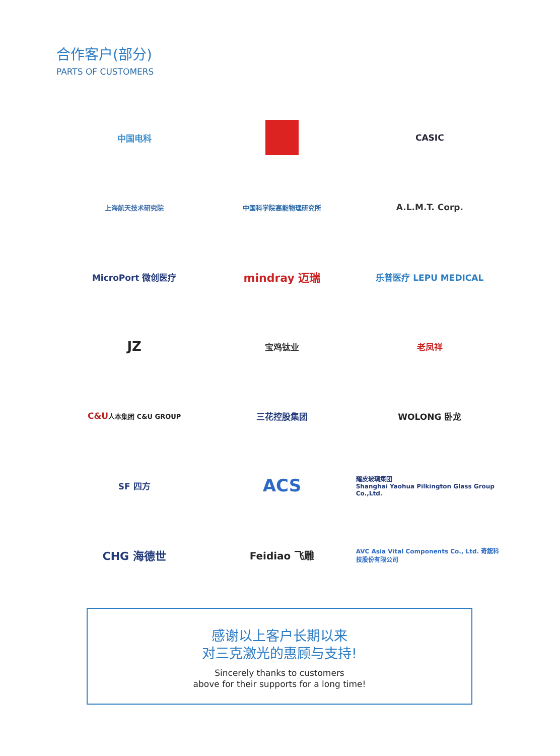合作客户(部分)
PARTS OF CUSTOMERS
中国电科
CASIC
上海航天技术研究院
中国科学院高能物理研究所
A.L.M.T. Corp.
MicroPort 微创医疗
mindray 迈瑞
乐普医疗 LEPU MEDICAL
JZ
宝鸡钛业
老凤祥
C&U 人本集团 C&U GROUP
三花控股集团
WOLONG 卧龙
SF 四方
ACS
耀皮玻璃集团
Shanghai Yaohua Pilkington Glass Group Co.,Ltd.
CHG 海德世
Feidiao 飞雕
AVC Asia Vital Components Co., Ltd. 奇鋐科技股份有限公司
感谢以上客户长期以来
对三克激光的惠顾与支持!
Sincerely thanks to customers
above for their supports for a long time!